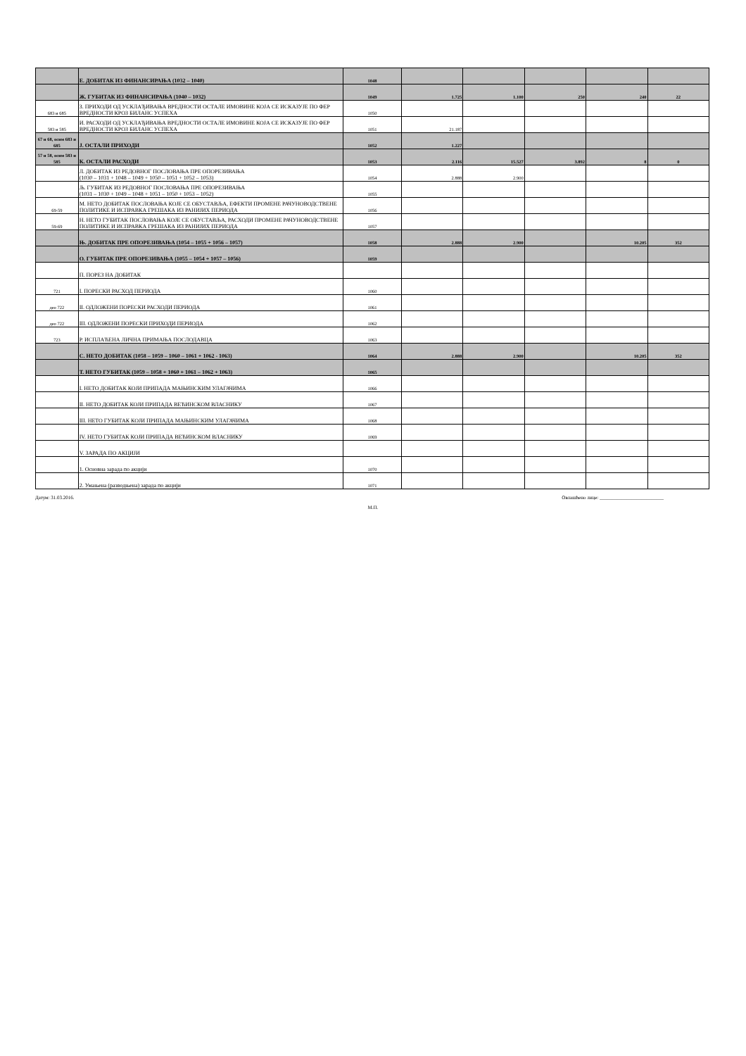| | Е. ДОБИТАК ИЗ ФИНАНСИРАЊА (1032 – 1040) | 1048 | | | | | |
| | Ж. ГУБИТАК ИЗ ФИНАНСИРАЊА (1040 – 1032) | 1049 | 1.725 | 1.100 | 250 | 240 | 22 |
| 683 и 685 | З. ПРИХОДИ ОД УСКЛАЂИВАЊА ВРЕДНОСТИ ОСТАЛЕ ИМОВИНЕ КОЈА СЕ ИСКАЗУЈЕ ПО ФЕР ВРЕДНОСТИ КРОЗ БИЛАНС УСПЕХА | 1050 | | | | | |
| 583 и 585 | И. РАСХОДИ ОД УСКЛАЂИВАЊА ВРЕДНОСТИ ОСТАЛЕ ИМОВИНЕ КОЈА СЕ ИСКАЗУЈЕ ПО ФЕР ВРЕДНОСТИ КРОЗ БИЛАНС УСПЕХА | 1051 | 21.187 | | | | |
| 67 и 68, осим 683 и 685 | Ј. ОСТАЛИ ПРИХОДИ | 1052 | 1.227 | | | | |
| 57 и 58, осим 583 и 585 | К. ОСТАЛИ РАСХОДИ | 1053 | 2.116 | 15.527 | 3.892 | 8 | 0 |
| | Л. ДОБИТАК ИЗ РЕДОВНОГ ПОСЛОВАЊА ПРЕ ОПОРЕЗИВАЊА (1030 – 1031 + 1048 – 1049 + 1050 – 1051 + 1052 – 1053) | 1054 | 2.888 | 2.900 | | | |
| | Љ. ГУБИТАК ИЗ РЕДОВНОГ ПОСЛОВАЊА ПРЕ ОПОРЕЗИВАЊА (1031 – 1030 + 1049 – 1048 + 1051 – 1050 + 1053 – 1052) | 1055 | | | | | |
| 69-59 | М. НЕТО ДОБИТАК ПОСЛОВАЊА КОЈЕ СЕ ОБУСТАВЉА, ЕФЕКТИ ПРОМЕНЕ РАЧУНОВОДСТВЕНЕ ПОЛИТИКЕ И ИСПРАВКА ГРЕШАКА ИЗ РАНИЈИХ ПЕРИОДА | 1056 | | | | | |
| 59-69 | Н. НЕТО ГУБИТАК ПОСЛОВАЊА КОЈЕ СЕ ОБУСТАВЉА, РАСХОДИ ПРОМЕНЕ РАЧУНОВОДСТВЕНЕ ПОЛИТИКЕ И ИСПРАВКА ГРЕШАКА ИЗ РАНИЈИХ ПЕРИОДА | 1057 | | | | | |
| | Њ. ДОБИТАК ПРЕ ОПОРЕЗИВАЊА (1054 – 1055 + 1056 – 1057) | 1058 | 2.888 | 2.900 | | 10.205 | 352 |
| | О. ГУБИТАК ПРЕ ОПОРЕЗИВАЊА (1055 – 1054 + 1057 – 1056) | 1059 | | | | | |
| | П. ПОРЕЗ НА ДОБИТАК | | | | | | |
| 721 | I. ПОРЕСКИ РАСХОД ПЕРИОДА | 1060 | | | | | |
| део 722 | II. ОДЛОЖЕНИ ПОРЕСКИ РАСХОДИ ПЕРИОДА | 1061 | | | | | |
| део 722 | III. ОДЛОЖЕНИ ПОРЕСКИ ПРИХОДИ ПЕРИОДА | 1062 | | | | | |
| 723 | Р. ИСПЛАЋЕНА ЛИЧНА ПРИМАЊА ПОСЛОДАВЦА | 1063 | | | | | |
| | С. НЕТО ДОБИТАК (1058 – 1059 – 1060 – 1061 + 1062 - 1063) | 1064 | 2.888 | 2.900 | | 10.205 | 352 |
| | Т. НЕТО ГУБИТАК (1059 – 1058 + 1060 + 1061 – 1062 + 1063) | 1065 | | | | | |
| | I. НЕТО ДОБИТАК КОЈИ ПРИПАДА МАЊИНСКИМ УЛАГАЧИМА | 1066 | | | | | |
| | II. НЕТО ДОБИТАК КОЈИ ПРИПАДА ВЕЋИНСКОМ ВЛАСНИКУ | 1067 | | | | | |
| | III. НЕТО ГУБИТАК КОЈИ ПРИПАДА МАЊИНСКИМ УЛАГАЧИМА | 1068 | | | | | |
| | IV. НЕТО ГУБИТАК КОЈИ ПРИПАДА ВЕЋИНСКОМ ВЛАСНИКУ | 1069 | | | | | |
| | V. ЗАРАДА ПО АКЦИЈИ | | | | | | |
| | 1. Основна зарада по акцији | 1070 | | | | | |
| | 2. Умањена (разводњена) зарада по акцији | 1071 | | | | | |
Датум: 31.03.2016. Овлашћено лице: __________________________
М.П.